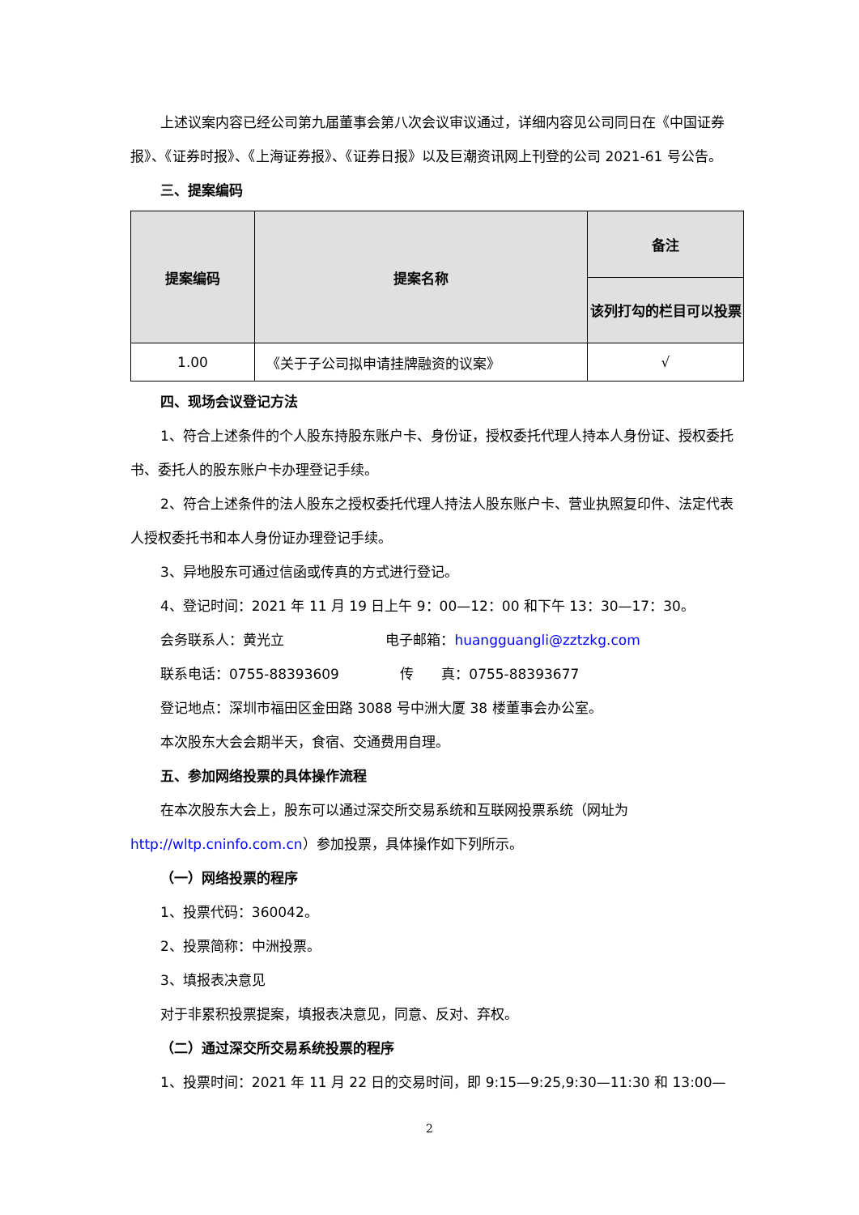上述议案内容已经公司第九届董事会第八次会议审议通过，详细内容见公司同日在《中国证券报》、《证券时报》、《上海证券报》、《证券日报》以及巨潮资讯网上刊登的公司 2021-61 号公告。
三、提案编码
| 提案编码 | 提案名称 | 备注 |
| --- | --- | --- |
| | | 该列打勾的栏目可以投票 |
| 1.00 | 《关于子公司拟申请挂牌融资的议案》 | √ |
四、现场会议登记方法
1、符合上述条件的个人股东持股东账户卡、身份证，授权委托代理人持本人身份证、授权委托书、委托人的股东账户卡办理登记手续。
2、符合上述条件的法人股东之授权委托代理人持法人股东账户卡、营业执照复印件、法定代表人授权委托书和本人身份证办理登记手续。
3、异地股东可通过信函或传真的方式进行登记。
4、登记时间：2021 年 11 月 19 日上午 9：00—12：00 和下午 13：30—17：30。
会务联系人：黄光立 电子邮箱：huangguangli@zztzkg.com
联系电话：0755-88393609 传　　真：0755-88393677
登记地点：深圳市福田区金田路 3088 号中洲大厦 38 楼董事会办公室。
本次股东大会会期半天，食宿、交通费用自理。
五、参加网络投票的具体操作流程
在本次股东大会上，股东可以通过深交所交易系统和互联网投票系统（网址为http://wltp.cninfo.com.cn）参加投票，具体操作如下列所示。
（一）网络投票的程序
1、投票代码：360042。
2、投票简称：中洲投票。
3、填报表决意见
对于非累积投票提案，填报表决意见，同意、反对、弃权。
（二）通过深交所交易系统投票的程序
1、投票时间：2021 年 11 月 22 日的交易时间，即 9:15—9:25,9:30—11:30 和 13:00—
2